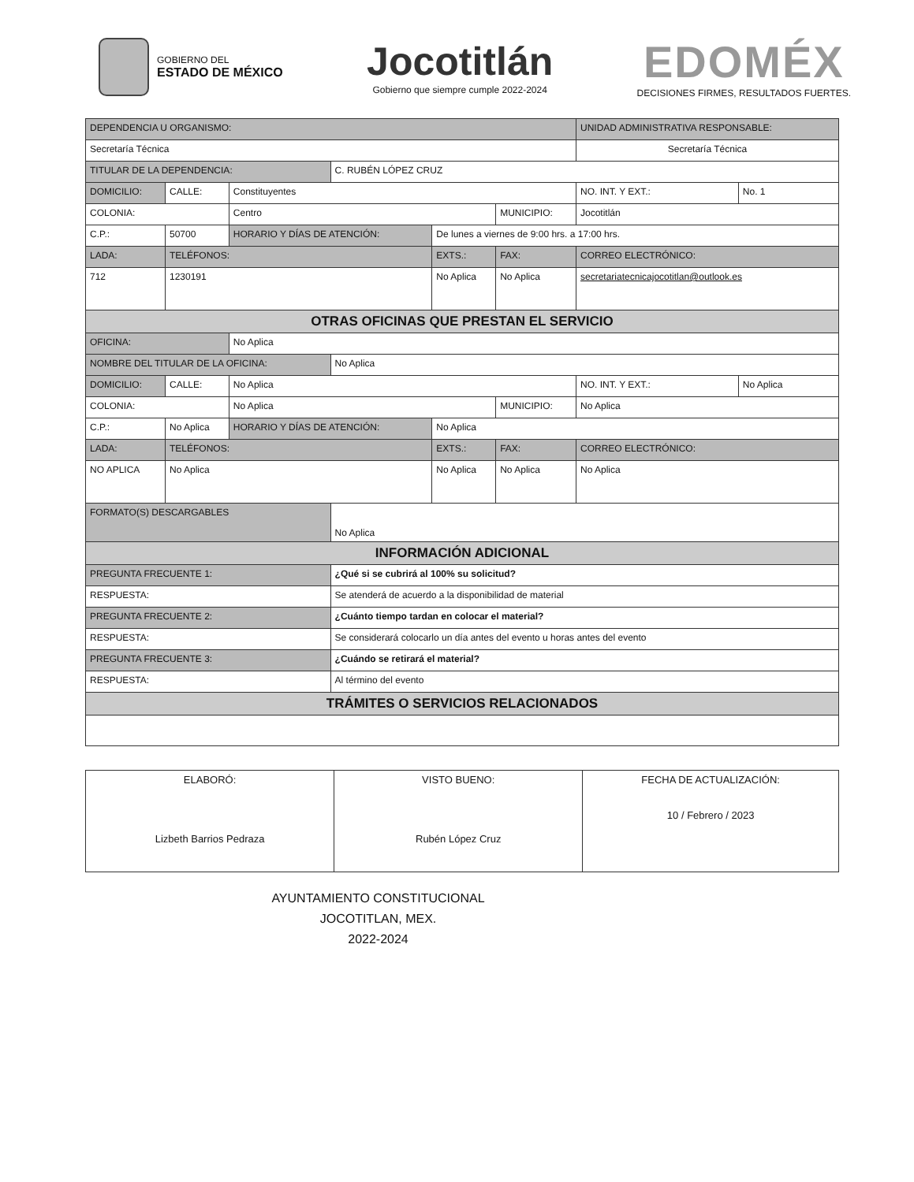GOBIERNO DEL
ESTADO DE MÉXICO
Jocotitlán
Gobierno que siempre cumple 2022-2024
EDOMÉX
DECISIONES FIRMES, RESULTADOS FUERTES.
| DEPENDENCIA U ORGANISMO: | | | | | | UNIDAD ADMINISTRATIVA RESPONSABLE: | | |
| Secretaría Técnica | | | | | | Secretaría Técnica | | |
| TITULAR DE LA DEPENDENCIA: | | | C. RUBÉN LÓPEZ CRUZ | | | | | |
| DOMICILIO: | CALLE: | Constituyentes | | | | | NO. INT. Y EXT.: | No. 1 |
| COLONIA: | | Centro | | | MUNICIPIO: | Jocotitlán | | |
| C.P.: | 50700 | HORARIO Y DÍAS DE ATENCIÓN: | | De lunes a viernes de 9:00 hrs. a 17:00 hrs. | | | | |
| LADA: | TELÉFONOS: | | | EXTS.: | FAX: | | CORREO ELECTRÓNICO: | |
| 712 | 1230191 | | | No Aplica | No Aplica | | secretariatecnicajocotitlan@outlook.es | |
| OTRAS OFICINAS QUE PRESTAN EL SERVICIO | | | | | | | | |
| OFICINA: | | No Aplica | | | | | | |
| NOMBRE DEL TITULAR DE LA OFICINA: | | | No Aplica | | | | | |
| DOMICILIO: | CALLE: | No Aplica | | | | | NO. INT. Y EXT.: | No Aplica |
| COLONIA: | | No Aplica | | | MUNICIPIO: | No Aplica | | |
| C.P.: | No Aplica | HORARIO Y DÍAS DE ATENCIÓN: | | No Aplica | | | | |
| LADA: | TELÉFONOS: | | | EXTS.: | FAX: | | CORREO ELECTRÓNICO: | |
| NO APLICA | No Aplica | | | No Aplica | No Aplica | | No Aplica | |
| FORMATO(S) DESCARGABLES | | | No Aplica | | | | | |
| INFORMACIÓN ADICIONAL | | | | | | | | |
| PREGUNTA FRECUENTE 1: | | | ¿Qué si se cubrirá al 100% su solicitud? | | | | | |
| RESPUESTA: | | | Se atenderá de acuerdo a la disponibilidad de material | | | | | |
| PREGUNTA FRECUENTE 2: | | | ¿Cuánto tiempo tardan en colocar el material? | | | | | |
| RESPUESTA: | | | Se considerará colocarlo un día antes del evento u horas antes del evento | | | | | |
| PREGUNTA FRECUENTE 3: | | | ¿Cuándo se retirará el material? | | | | | |
| RESPUESTA: | | | Al término del evento | | | | | |
| TRÁMITES O SERVICIOS RELACIONADOS | | | | | | | | |
| ELABORÓ: Lizbeth Barrios Pedraza | VISTO BUENO: Rubén López Cruz | FECHA DE ACTUALIZACIÓN: 10 / Febrero / 2023 |
AYUNTAMIENTO CONSTITUCIONAL
JOCOTITLAN, MEX.
2022-2024